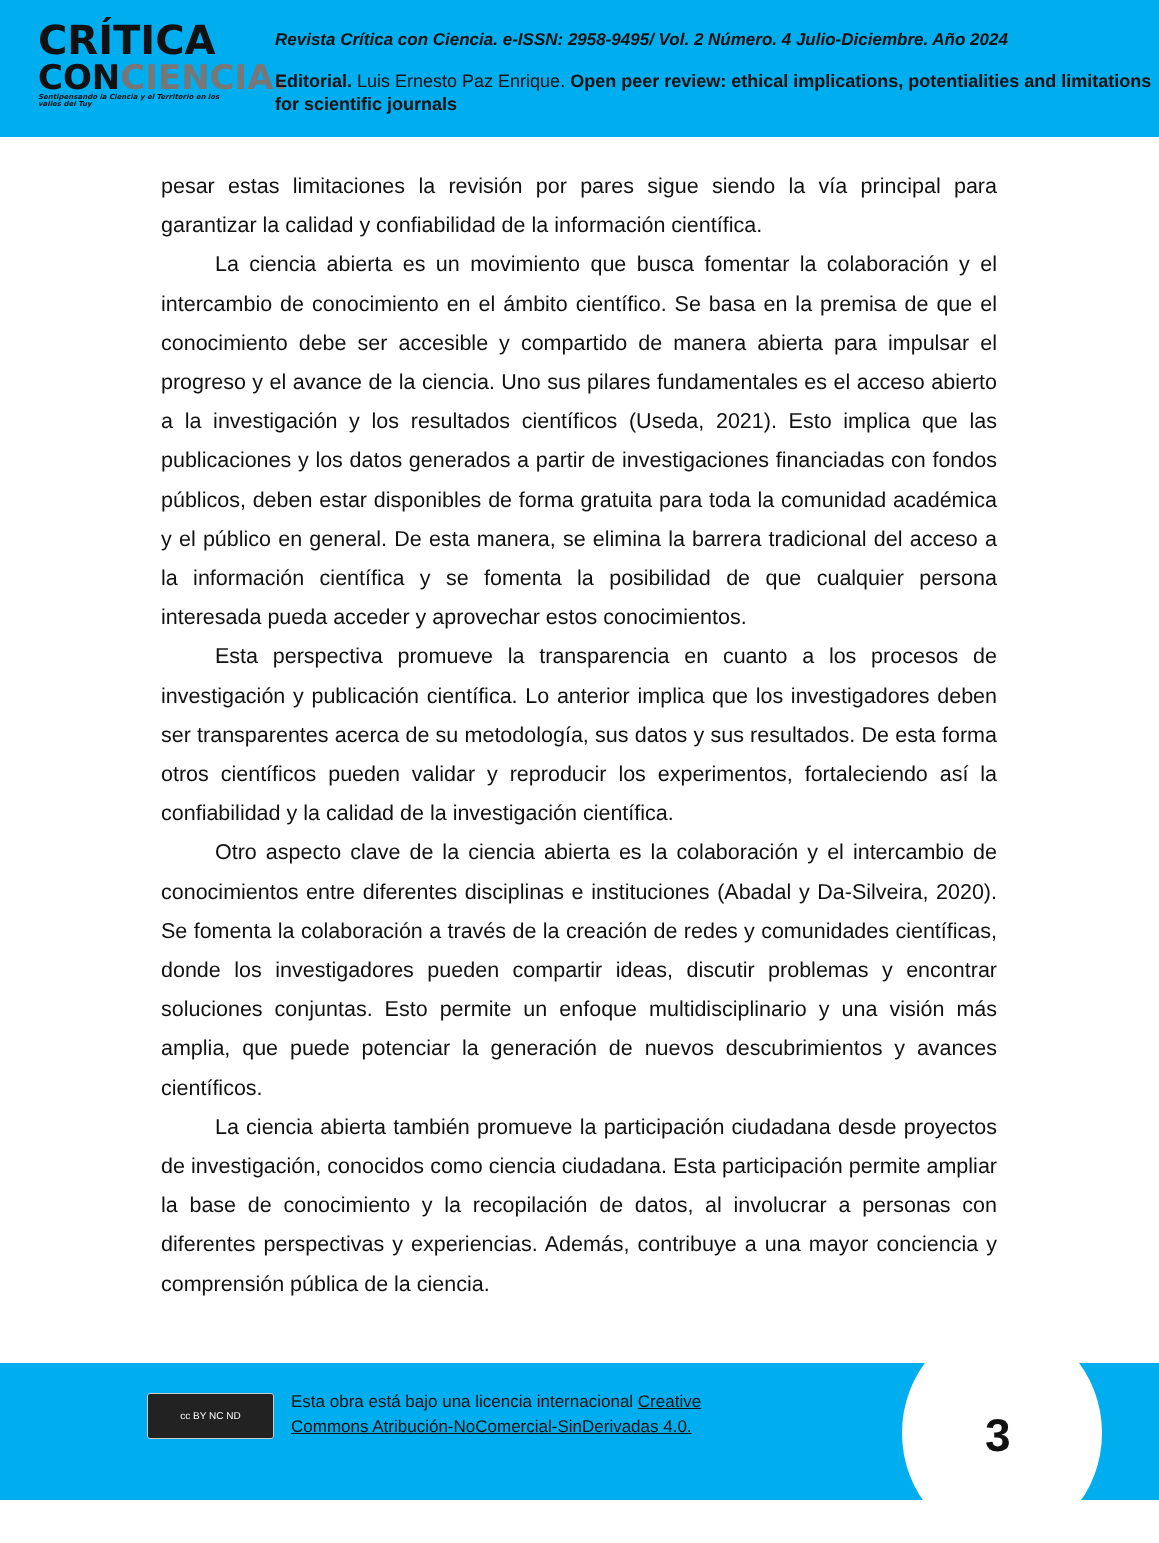CRÍTICA
CONCIENCIA.
Sentipensando la Ciencia y el Territorio en los valles del Tuy
Revista Crítica con Ciencia. e-ISSN: 2958-9495/ Vol. 2 Número. 4 Julio-Diciembre. Año 2024
Editorial. Luis Ernesto Paz Enrique. Open peer review: ethical implications, potentialities and limitations for scientific journals
pesar estas limitaciones la revisión por pares sigue siendo la vía principal para garantizar la calidad y confiabilidad de la información científica.
La ciencia abierta es un movimiento que busca fomentar la colaboración y el intercambio de conocimiento en el ámbito científico. Se basa en la premisa de que el conocimiento debe ser accesible y compartido de manera abierta para impulsar el progreso y el avance de la ciencia. Uno sus pilares fundamentales es el acceso abierto a la investigación y los resultados científicos (Useda, 2021). Esto implica que las publicaciones y los datos generados a partir de investigaciones financiadas con fondos públicos, deben estar disponibles de forma gratuita para toda la comunidad académica y el público en general. De esta manera, se elimina la barrera tradicional del acceso a la información científica y se fomenta la posibilidad de que cualquier persona interesada pueda acceder y aprovechar estos conocimientos.
Esta perspectiva promueve la transparencia en cuanto a los procesos de investigación y publicación científica. Lo anterior implica que los investigadores deben ser transparentes acerca de su metodología, sus datos y sus resultados. De esta forma otros científicos pueden validar y reproducir los experimentos, fortaleciendo así la confiabilidad y la calidad de la investigación científica.
Otro aspecto clave de la ciencia abierta es la colaboración y el intercambio de conocimientos entre diferentes disciplinas e instituciones (Abadal y Da-Silveira, 2020). Se fomenta la colaboración a través de la creación de redes y comunidades científicas, donde los investigadores pueden compartir ideas, discutir problemas y encontrar soluciones conjuntas. Esto permite un enfoque multidisciplinario y una visión más amplia, que puede potenciar la generación de nuevos descubrimientos y avances científicos.
La ciencia abierta también promueve la participación ciudadana desde proyectos de investigación, conocidos como ciencia ciudadana. Esta participación permite ampliar la base de conocimiento y la recopilación de datos, al involucrar a personas con diferentes perspectivas y experiencias. Además, contribuye a una mayor conciencia y comprensión pública de la ciencia.
cc BY NC ND
Esta obra está bajo una licencia internacional Creative
Commons Atribución-NoComercial-SinDerivadas 4.0.
3